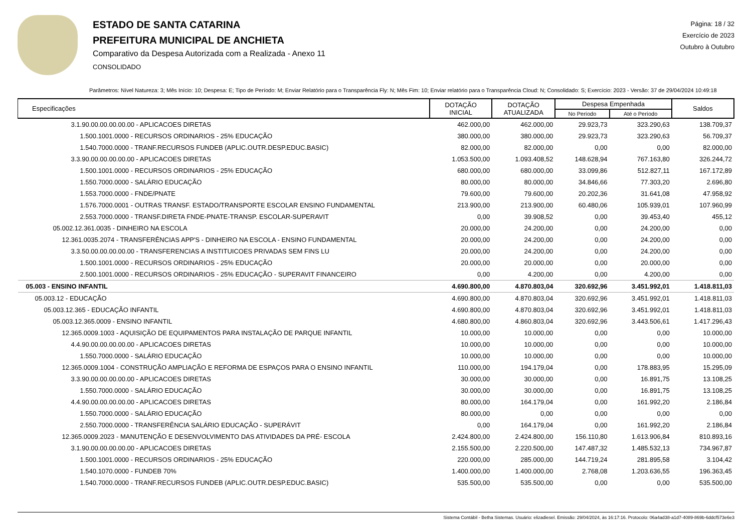ESTADO DE SANTA CATARINA
PREFEITURA MUNICIPAL DE ANCHIETA
Comparativo da Despesa Autorizada com a Realizada - Anexo 11
CONSOLIDADO
Página: 18 / 32
Exercício de 2023
Outubro à Outubro
Parâmetros: Nível Natureza: 3; Mês Início: 10; Despesa: E; Tipo de Período: M; Enviar Relatório para o Transparência Fly: N; Mês Fim: 10; Enviar relatório para o Transparência Cloud: N; Consolidado: S; Exercício: 2023 - Versão: 37 de 29/04/2024 10:49:18
| Especificações | DOTAÇÃO INICIAL | DOTAÇÃO ATUALIZADA | Despesa Empenhada | | Saldos |
| --- | --- | --- | --- | --- | --- |
| | | | No Período | Até o Período | |
| 3.1.90.00.00.00.00.00 - APLICACOES DIRETAS | 462.000,00 | 462.000,00 | 29.923,73 | 323.290,63 | 138.709,37 |
| 1.500.1001.0000 - RECURSOS ORDINARIOS - 25% EDUCAÇÃO | 380.000,00 | 380.000,00 | 29.923,73 | 323.290,63 | 56.709,37 |
| 1.540.7000.0000 - TRANF.RECURSOS FUNDEB (APLIC.OUTR.DESP.EDUC.BASIC) | 82.000,00 | 82.000,00 | 0,00 | 0,00 | 82.000,00 |
| 3.3.90.00.00.00.00.00 - APLICACOES DIRETAS | 1.053.500,00 | 1.093.408,52 | 148.628,94 | 767.163,80 | 326.244,72 |
| 1.500.1001.0000 - RECURSOS ORDINARIOS - 25% EDUCAÇÃO | 680.000,00 | 680.000,00 | 33.099,86 | 512.827,11 | 167.172,89 |
| 1.550.7000.0000 - SALÁRIO EDUCAÇÃO | 80.000,00 | 80.000,00 | 34.846,66 | 77.303,20 | 2.696,80 |
| 1.553.7000.0000 - FNDE/PNATE | 79.600,00 | 79.600,00 | 20.202,36 | 31.641,08 | 47.958,92 |
| 1.576.7000.0001 - OUTRAS TRANSF. ESTADO/TRANSPORTE ESCOLAR ENSINO FUNDAMENTAL | 213.900,00 | 213.900,00 | 60.480,06 | 105.939,01 | 107.960,99 |
| 2.553.7000.0000 - TRANSF.DIRETA FNDE-PNATE-TRANSP. ESCOLAR-SUPERAVIT | 0,00 | 39.908,52 | 0,00 | 39.453,40 | 455,12 |
| 05.002.12.361.0035 - DINHEIRO NA ESCOLA | 20.000,00 | 24.200,00 | 0,00 | 24.200,00 | 0,00 |
| 12.361.0035.2074 - TRANSFERÊNCIAS APP'S - DINHEIRO NA ESCOLA - ENSINO FUNDAMENTAL | 20.000,00 | 24.200,00 | 0,00 | 24.200,00 | 0,00 |
| 3.3.50.00.00.00.00.00 - TRANSFERENCIAS A INSTITUICOES PRIVADAS SEM FINS LU | 20.000,00 | 24.200,00 | 0,00 | 24.200,00 | 0,00 |
| 1.500.1001.0000 - RECURSOS ORDINARIOS - 25% EDUCAÇÃO | 20.000,00 | 20.000,00 | 0,00 | 20.000,00 | 0,00 |
| 2.500.1001.0000 - RECURSOS ORDINARIOS - 25% EDUCAÇÃO - SUPERAVIT FINANCEIRO | 0,00 | 4.200,00 | 0,00 | 4.200,00 | 0,00 |
| 05.003 - ENSINO INFANTIL | 4.690.800,00 | 4.870.803,04 | 320.692,96 | 3.451.992,01 | 1.418.811,03 |
| 05.003.12 - EDUCAÇÃO | 4.690.800,00 | 4.870.803,04 | 320.692,96 | 3.451.992,01 | 1.418.811,03 |
| 05.003.12.365 - EDUCAÇÃO INFANTIL | 4.690.800,00 | 4.870.803,04 | 320.692,96 | 3.451.992,01 | 1.418.811,03 |
| 05.003.12.365.0009 - ENSINO INFANTIL | 4.680.800,00 | 4.860.803,04 | 320.692,96 | 3.443.506,61 | 1.417.296,43 |
| 12.365.0009.1003 - AQUISIÇÃO DE EQUIPAMENTOS PARA INSTALAÇÃO DE PARQUE INFANTIL | 10.000,00 | 10.000,00 | 0,00 | 0,00 | 10.000,00 |
| 4.4.90.00.00.00.00.00 - APLICACOES DIRETAS | 10.000,00 | 10.000,00 | 0,00 | 0,00 | 10.000,00 |
| 1.550.7000.0000 - SALÁRIO EDUCAÇÃO | 10.000,00 | 10.000,00 | 0,00 | 0,00 | 10.000,00 |
| 12.365.0009.1004 - CONSTRUÇÃO AMPLIAÇÃO E REFORMA DE ESPAÇOS PARA O ENSINO INFANTIL | 110.000,00 | 194.179,04 | 0,00 | 178.883,95 | 15.295,09 |
| 3.3.90.00.00.00.00.00 - APLICACOES DIRETAS | 30.000,00 | 30.000,00 | 0,00 | 16.891,75 | 13.108,25 |
| 1.550.7000.0000 - SALÁRIO EDUCAÇÃO | 30.000,00 | 30.000,00 | 0,00 | 16.891,75 | 13.108,25 |
| 4.4.90.00.00.00.00.00 - APLICACOES DIRETAS | 80.000,00 | 164.179,04 | 0,00 | 161.992,20 | 2.186,84 |
| 1.550.7000.0000 - SALÁRIO EDUCAÇÃO | 80.000,00 | 0,00 | 0,00 | 0,00 | 0,00 |
| 2.550.7000.0000 - TRANSFERÊNCIA SALÁRIO EDUCAÇÃO - SUPERÁVIT | 0,00 | 164.179,04 | 0,00 | 161.992,20 | 2.186,84 |
| 12.365.0009.2023 - MANUTENÇÃO E DESENVOLVIMENTO DAS ATIVIDADES DA PRÉ- ESCOLA | 2.424.800,00 | 2.424.800,00 | 156.110,80 | 1.613.906,84 | 810.893,16 |
| 3.1.90.00.00.00.00.00 - APLICACOES DIRETAS | 2.155.500,00 | 2.220.500,00 | 147.487,32 | 1.485.532,13 | 734.967,87 |
| 1.500.1001.0000 - RECURSOS ORDINARIOS - 25% EDUCAÇÃO | 220.000,00 | 285.000,00 | 144.719,24 | 281.895,58 | 3.104,42 |
| 1.540.1070.0000 - FUNDEB 70% | 1.400.000,00 | 1.400.000,00 | 2.768,08 | 1.203.636,55 | 196.363,45 |
| 1.540.7000.0000 - TRANF.RECURSOS FUNDEB (APLIC.OUTR.DESP.EDUC.BASIC) | 535.500,00 | 535.500,00 | 0,00 | 0,00 | 535.500,00 |
Sistema Contábil - Betha Sistemas. Usuário: elizadiesel. Emissão: 29/04/2024, às 16:17:16. Protocolo: 06a4ad38-a1d7-4089-869b-6ddcf573e6e3